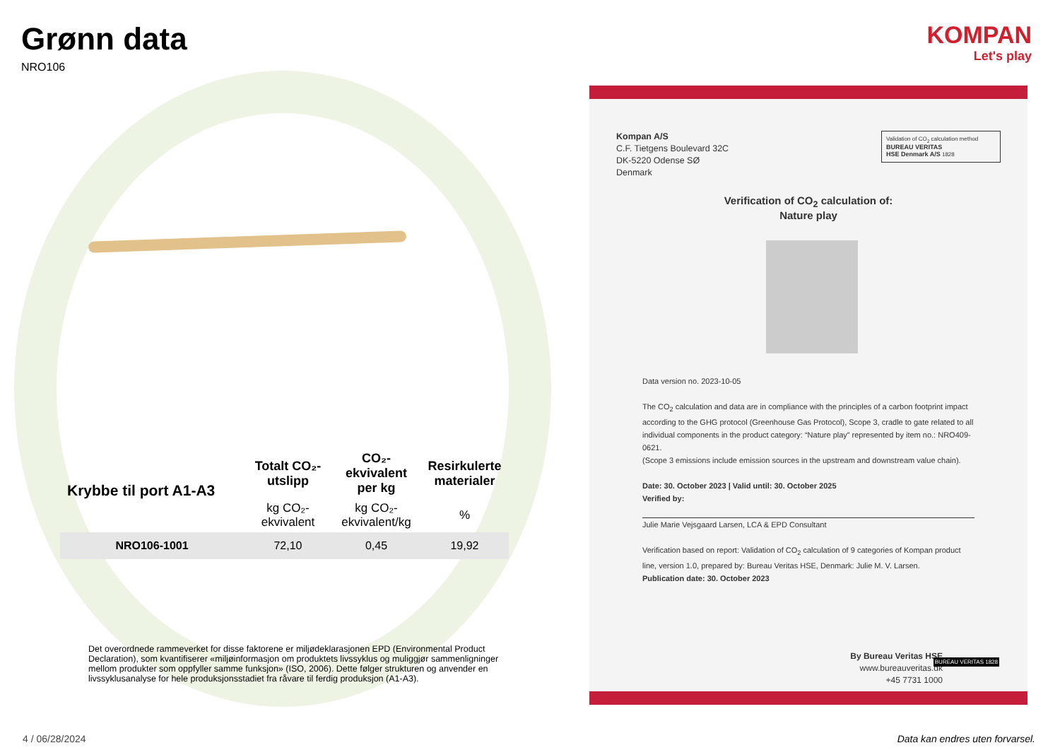Grønn data
NRO106
| Krybbe til port A1-A3 | Totalt CO₂-utslipp | CO₂-ekvivalent per kg | Resirkulerte materialer |
| --- | --- | --- | --- |
| | kg CO₂-ekvivalent | kg CO₂-ekvivalent/kg | % |
| NRO106-1001 | 72,10 | 0,45 | 19,92 |
Det overordnede rammeverket for disse faktorene er miljødeklarasjonen EPD (Environmental Product Declaration), som kvantifiserer «miljøinformasjon om produktets livssyklus og muliggjør sammenligninger mellom produkter som oppfyller samme funksjon» (ISO, 2006). Dette følger strukturen og anvender en livssyklusanalyse for hele produksjonsstadiet fra råvare til ferdig produksjon (A1-A3).
KOMPAN
Let's play
Kompan A/S
C.F. Tietgens Boulevard 32C
DK-5220 Odense SØ
Denmark
Validation of CO<sub>2</sub> calculation method
BUREAU VERITAS
HSE Denmark A/S 1828
Verification of CO<sub>2</sub> calculation of:
Nature play
Data version no. 2023-10-05
The CO<sub>2</sub> calculation and data are in compliance with the principles of a carbon footprint impact according to the GHG protocol (Greenhouse Gas Protocol), Scope 3, cradle to gate related to all individual components in the product category: “Nature play” represented by item no.: NRO409-0621.
(Scope 3 emissions include emission sources in the upstream and downstream value chain).
Date: 30. October 2023 | Valid until: 30. October 2025
Verified by:
Julie Marie Vejsgaard Larsen, LCA & EPD Consultant
Verification based on report: Validation of CO<sub>2</sub> calculation of 9 categories of Kompan product line, version 1.0, prepared by: Bureau Veritas HSE, Denmark: Julie M. V. Larsen.
Publication date: 30. October 2023
By Bureau Veritas HSE
www.bureauveritas.dk
+45 7731 1000
BUREAU VERITAS 1828
4 / 06/28/2024
Data kan endres uten forvarsel.